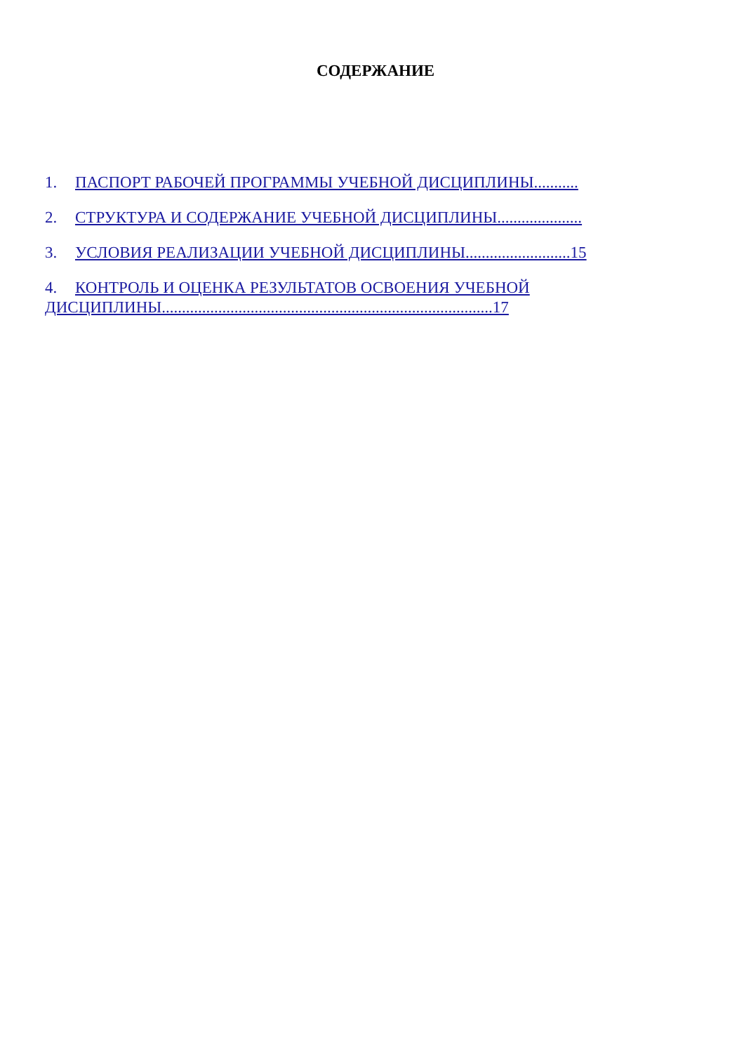СОДЕРЖАНИЕ
1. ПАСПОРТ РАБОЧЕЙ ПРОГРАММЫ УЧЕБНОЙ ДИСЦИПЛИНЫ...........
2. СТРУКТУРА И СОДЕРЖАНИЕ УЧЕБНОЙ ДИСЦИПЛИНЫ.....................
3. УСЛОВИЯ РЕАЛИЗАЦИИ УЧЕБНОЙ ДИСЦИПЛИНЫ..........................15
4. КОНТРОЛЬ И ОЦЕНКА РЕЗУЛЬТАТОВ ОСВОЕНИЯ УЧЕБНОЙ
ДИСЦИПЛИНЫ..................................................................................17